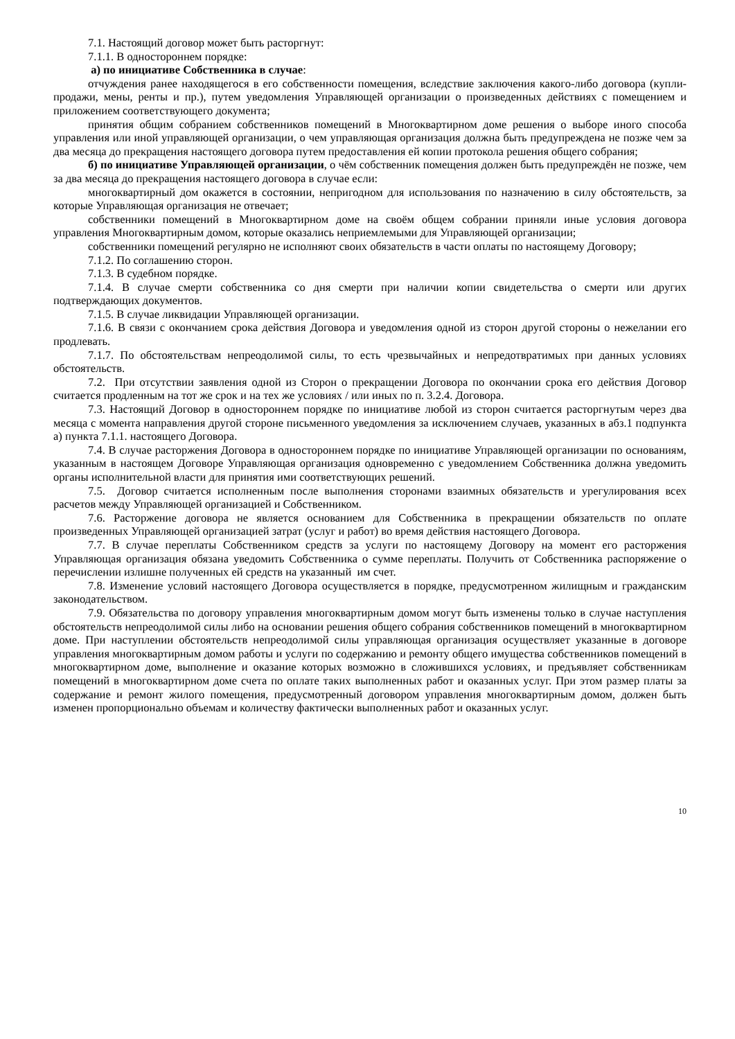7.1. Настоящий договор может быть расторгнут:
7.1.1. В одностороннем порядке:
а) по инициативе Собственника в случае:
отчуждения ранее находящегося в его собственности помещения, вследствие заключения какого-либо договора (купли-продажи, мены, ренты и пр.), путем уведомления Управляющей организации о произведенных действиях с помещением и приложением соответствующего документа;
принятия общим собранием собственников помещений в Многоквартирном доме решения о выборе иного способа управления или иной управляющей организации, о чем управляющая организация должна быть предупреждена не позже чем за два месяца до прекращения настоящего договора путем предоставления ей копии протокола решения общего собрания;
б) по инициативе Управляющей организации, о чём собственник помещения должен быть предупреждён не позже, чем за два месяца до прекращения настоящего договора в случае если:
многоквартирный дом окажется в состоянии, непригодном для использования по назначению в силу обстоятельств, за которые Управляющая организация не отвечает;
собственники помещений в Многоквартирном доме на своём общем собрании приняли иные условия договора управления Многоквартирным домом, которые оказались неприемлемыми для Управляющей организации;
собственники помещений регулярно не исполняют своих обязательств в части оплаты по настоящему Договору;
7.1.2. По соглашению сторон.
7.1.3. В судебном порядке.
7.1.4. В случае смерти собственника со дня смерти при наличии копии свидетельства о смерти или других подтверждающих документов.
7.1.5. В случае ликвидации Управляющей организации.
7.1.6. В связи с окончанием срока действия Договора и уведомления одной из сторон другой стороны о нежелании его продлевать.
7.1.7. По обстоятельствам непреодолимой силы, то есть чрезвычайных и непредотвратимых при данных условиях обстоятельств.
7.2. При отсутствии заявления одной из Сторон о прекращении Договора по окончании срока его действия Договор считается продленным на тот же срок и на тех же условиях / или иных по п. 3.2.4. Договора.
7.3. Настоящий Договор в одностороннем порядке по инициативе любой из сторон считается расторгнутым через два месяца с момента направления другой стороне письменного уведомления за исключением случаев, указанных в абз.1 подпункта а) пункта 7.1.1. настоящего Договора.
7.4. В случае расторжения Договора в одностороннем порядке по инициативе Управляющей организации по основаниям, указанным в настоящем Договоре Управляющая организация одновременно с уведомлением Собственника должна уведомить органы исполнительной власти для принятия ими соответствующих решений.
7.5. Договор считается исполненным после выполнения сторонами взаимных обязательств и урегулирования всех расчетов между Управляющей организацией и Собственником.
7.6. Расторжение договора не является основанием для Собственника в прекращении обязательств по оплате произведенных Управляющей организацией затрат (услуг и работ) во время действия настоящего Договора.
7.7. В случае переплаты Собственником средств за услуги по настоящему Договору на момент его расторжения Управляющая организация обязана уведомить Собственника о сумме переплаты. Получить от Собственника распоряжение о перечислении излишне полученных ей средств на указанный им счет.
7.8. Изменение условий настоящего Договора осуществляется в порядке, предусмотренном жилищным и гражданским законодательством.
7.9. Обязательства по договору управления многоквартирным домом могут быть изменены только в случае наступления обстоятельств непреодолимой силы либо на основании решения общего собрания собственников помещений в многоквартирном доме. При наступлении обстоятельств непреодолимой силы управляющая организация осуществляет указанные в договоре управления многоквартирным домом работы и услуги по содержанию и ремонту общего имущества собственников помещений в многоквартирном доме, выполнение и оказание которых возможно в сложившихся условиях, и предъявляет собственникам помещений в многоквартирном доме счета по оплате таких выполненных работ и оказанных услуг. При этом размер платы за содержание и ремонт жилого помещения, предусмотренный договором управления многоквартирным домом, должен быть изменен пропорционально объемам и количеству фактически выполненных работ и оказанных услуг.
10